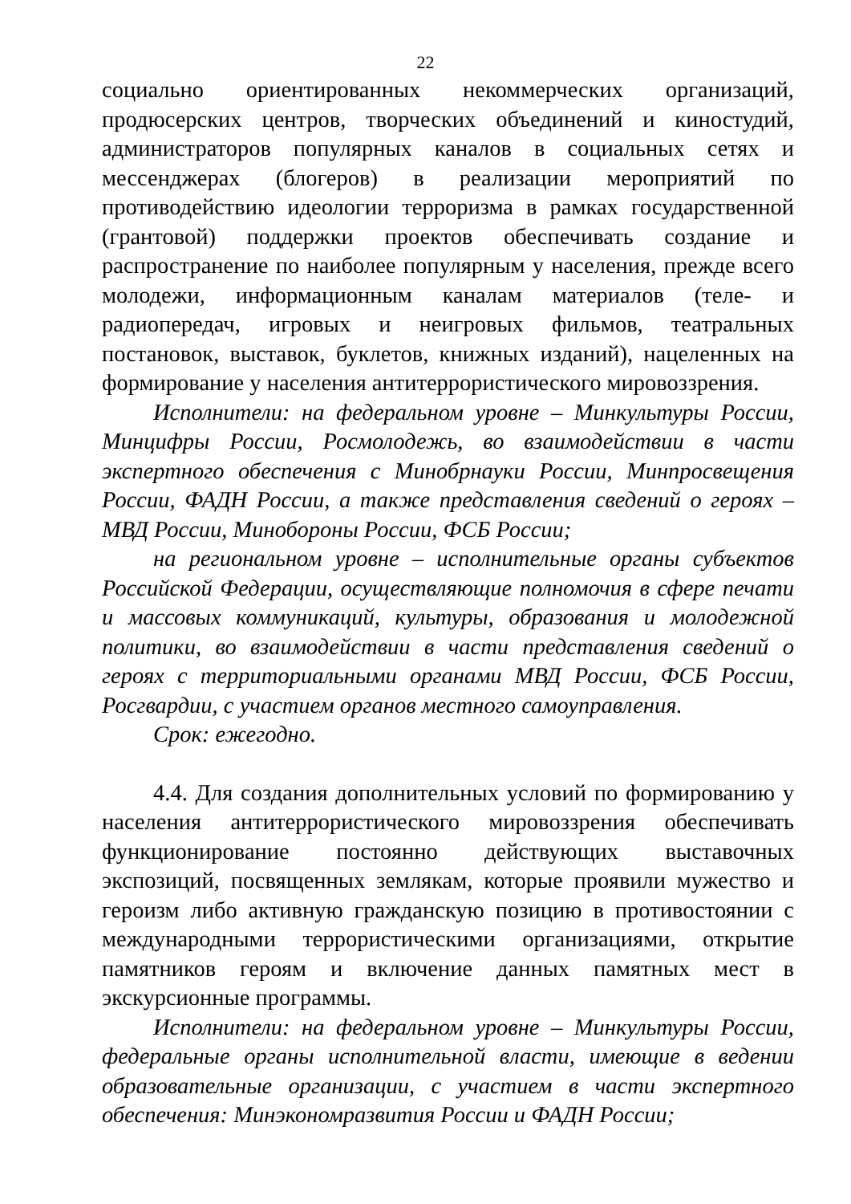22
социально ориентированных некоммерческих организаций, продюсерских центров, творческих объединений и киностудий, администраторов популярных каналов в социальных сетях и мессенджерах (блогеров) в реализации мероприятий по противодействию идеологии терроризма в рамках государственной (грантовой) поддержки проектов обеспечивать создание и распространение по наиболее популярным у населения, прежде всего молодежи, информационным каналам материалов (теле- и радиопередач, игровых и неигровых фильмов, театральных постановок, выставок, буклетов, книжных изданий), нацеленных на формирование у населения антитеррористического мировоззрения.
Исполнители: на федеральном уровне – Минкультуры России, Минцифры России, Росмолодежь, во взаимодействии в части экспертного обеспечения с Минобрнауки России, Минпросвещения России, ФАДН России, а также представления сведений о героях – МВД России, Минобороны России, ФСБ России;
на региональном уровне – исполнительные органы субъектов Российской Федерации, осуществляющие полномочия в сфере печати и массовых коммуникаций, культуры, образования и молодежной политики, во взаимодействии в части представления сведений о героях с территориальными органами МВД России, ФСБ России, Росгвардии, с участием органов местного самоуправления.
Срок: ежегодно.
4.4. Для создания дополнительных условий по формированию у населения антитеррористического мировоззрения обеспечивать функционирование постоянно действующих выставочных экспозиций, посвященных землякам, которые проявили мужество и героизм либо активную гражданскую позицию в противостоянии с международными террористическими организациями, открытие памятников героям и включение данных памятных мест в экскурсионные программы.
Исполнители: на федеральном уровне – Минкультуры России, федеральные органы исполнительной власти, имеющие в ведении образовательные организации, с участием в части экспертного обеспечения: Минэкономразвития России и ФАДН России;